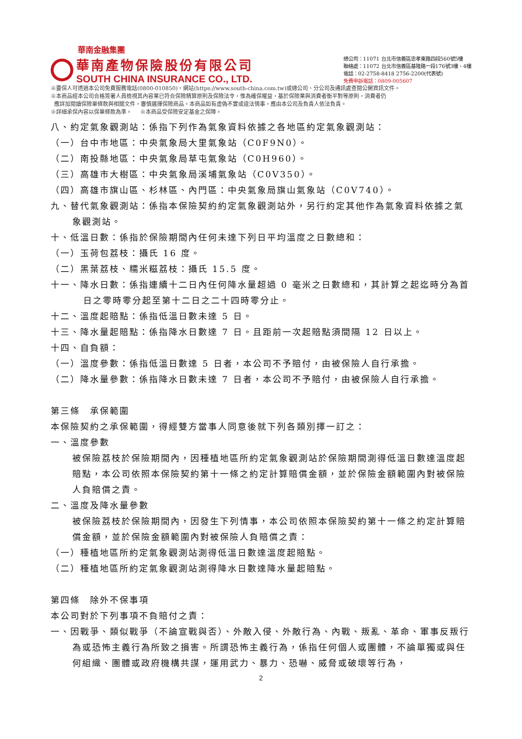華南金融集團
華南產物保險股份有限公司
SOUTH CHINA INSURANCE CO., LTD.
總公司：11071 台北市信義區忠孝東路四段560號5樓
聯絡處：11072 台北市信義區基隆路一段176號3樓、4樓
電話：02-2758-8418 2756-2200(代表號)
免費申訴電話：0809-005607
※要保人可透過本公司免費服務電話(0800-010850)，網站(https://www.south-china.com.tw)或總公司、分公司及通訊處查閱公開資訊文件。
※本商品經本公司合格簽署人員檢視其內容業已符合保險精算原則及保險法令，惟為確保權益，基於保險業與消費者衡平對等原則，消費者仍
應詳加閱讀保險單條款與相關文件，審慎選擇保險商品。本商品如有虛偽不實或違法情事，應由本公司及負責人依法負責。
※詳細承保內容以保單條款為準。 ※本商品受保險安定基金之保障。
八、約定氣象觀測站：係指下列作為氣象資料依據之各地區約定氣象觀測站：
（一）台中市地區：中央氣象局大里氣象站（C0F9N0）。
（二）南投縣地區：中央氣象局草屯氣象站（C0H960）。
（三）高雄市大樹區：中央氣象局溪埔氣象站（C0V350）。
（四）高雄市旗山區、杉林區、內門區：中央氣象局旗山氣象站（C0V740）。
九、替代氣象觀測站：係指本保險契約約定氣象觀測站外，另行約定其他作為氣象資料依據之氣象觀測站。
十、低溫日數：係指於保險期間內任何未達下列日平均溫度之日數總和：
（一）玉荷包荔枝：攝氏 16 度。
（二）黑葉荔枝、糯米糍荔枝：攝氏 15.5 度。
十一、降水日數：係指連續十二日內任何降水量超過 0 毫米之日數總和，其計算之起迄時分為首日之零時零分起至第十二日之二十四時零分止。
十二、溫度起賠點：係指低溫日數未達 5 日。
十三、降水量起賠點：係指降水日數達 7 日。且距前一次起賠點須間隔 12 日以上。
十四、自負額：
（一）溫度參數：係指低溫日數達 5 日者，本公司不予賠付，由被保險人自行承擔。
（二）降水量參數：係指降水日數未達 7 日者，本公司不予賠付，由被保險人自行承擔。
第三條　承保範圍
本保險契約之承保範圍，得經雙方當事人同意後就下列各類別擇一訂之：
一、溫度參數
被保險荔枝於保險期間內，因種植地區所約定氣象觀測站於保險期間測得低溫日數達溫度起賠點，本公司依照本保險契約第十一條之約定計算賠償金額，並於保險金額範圍內對被保險人負賠償之責。
二、溫度及降水量參數
被保險荔枝於保險期間內，因發生下列情事，本公司依照本保險契約第十一條之約定計算賠償金額，並於保險金額範圍內對被保險人負賠償之責：
（一）種植地區所約定氣象觀測站測得低溫日數達溫度起賠點。
（二）種植地區所約定氣象觀測站測得降水日數達降水量起賠點。
第四條　除外不保事項
本公司對於下列事項不負賠付之責：
一、因戰爭、類似戰爭（不論宣戰與否）、外敵入侵、外敵行為、內戰、叛亂、革命、軍事反叛行為或恐怖主義行為所致之損害。所謂恐怖主義行為，係指任何個人或團體，不論單獨或與任何組織、團體或政府機構共謀，運用武力、暴力、恐嚇、威脅或破壞等行為，
2